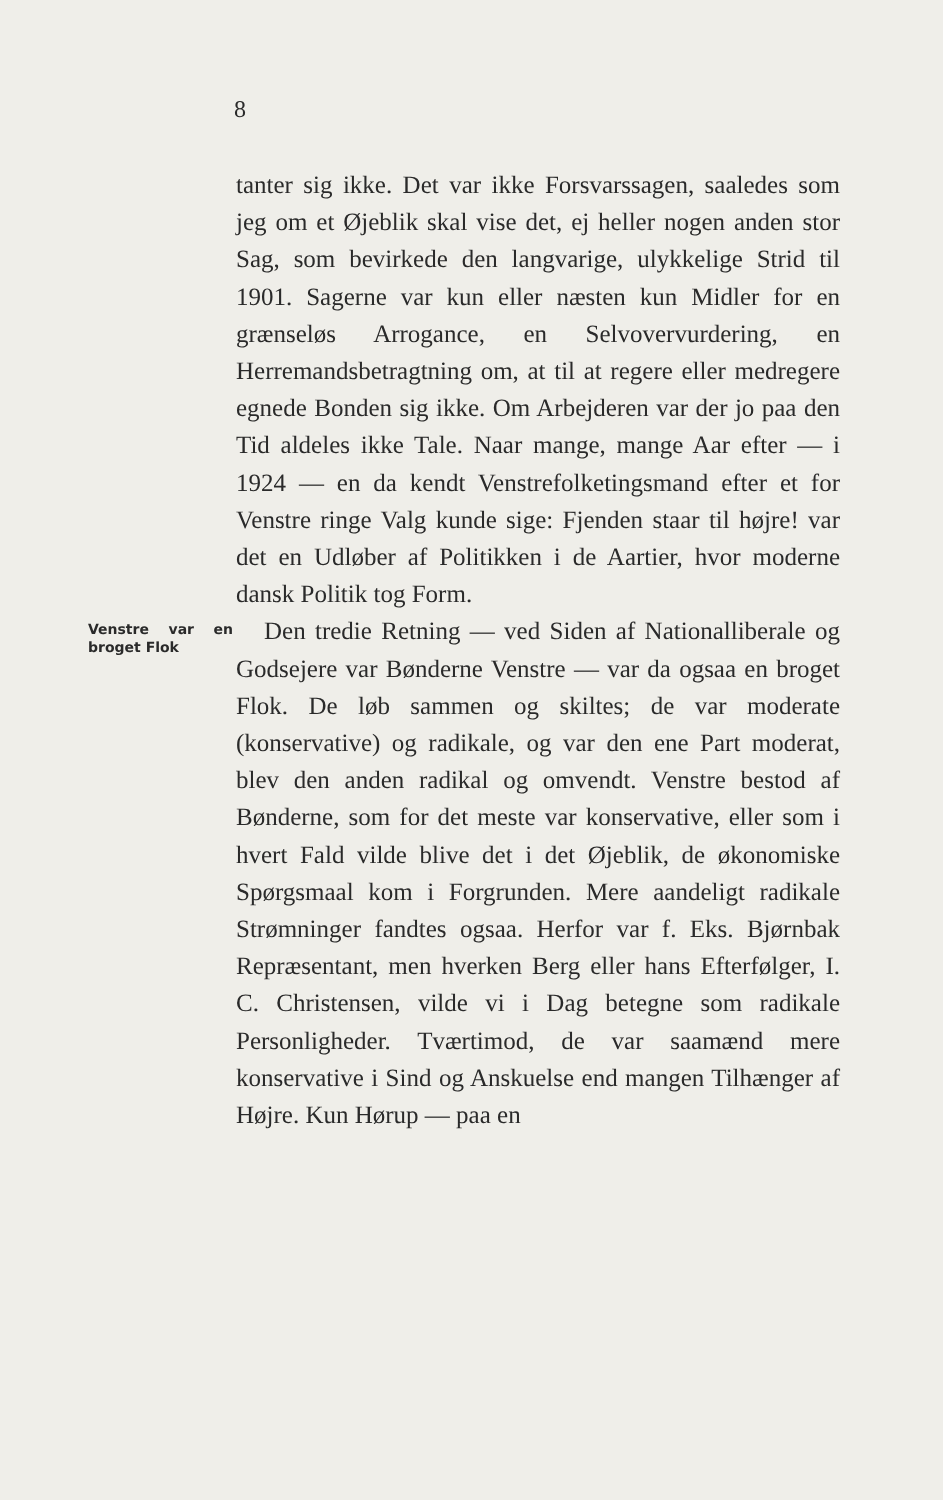8
tanter sig ikke. Det var ikke Forsvarssagen, saaledes som jeg om et Øjeblik skal vise det, ej heller nogen anden stor Sag, som bevirkede den langvarige, ulykkelige Strid til 1901. Sagerne var kun eller næsten kun Midler for en grænseløs Arrogance, en Selvovervurdering, en Herremandsbetragtning om, at til at regere eller medregere egnede Bonden sig ikke. Om Arbejderen var der jo paa den Tid aldeles ikke Tale. Naar mange, mange Aar efter — i 1924 — en da kendt Venstrefolketingsmand efter et for Venstre ringe Valg kunde sige: Fjenden staar til højre! var det en Udløber af Politikken i de Aartier, hvor moderne dansk Politik tog Form.
Venstre var en broget Flok
Den tredie Retning — ved Siden af Nationalliberale og Godsejere var Bønderne Venstre — var da ogsaa en broget Flok. De løb sammen og skiltes; de var moderate (konservative) og radikale, og var den ene Part moderat, blev den anden radikal og omvendt. Venstre bestod af Bønderne, som for det meste var konservative, eller som i hvert Fald vilde blive det i det Øjeblik, de økonomiske Spørgsmaal kom i Forgrunden. Mere aandeligt radikale Strømninger fandtes ogsaa. Herfor var f. Eks. Bjørnbak Repræsentant, men hverken Berg eller hans Efterfølger, I. C. Christensen, vilde vi i Dag betegne som radikale Personligheder. Tværtimod, de var saamænd mere konservative i Sind og Anskuelse end mangen Tilhænger af Højre. Kun Hørup — paa en